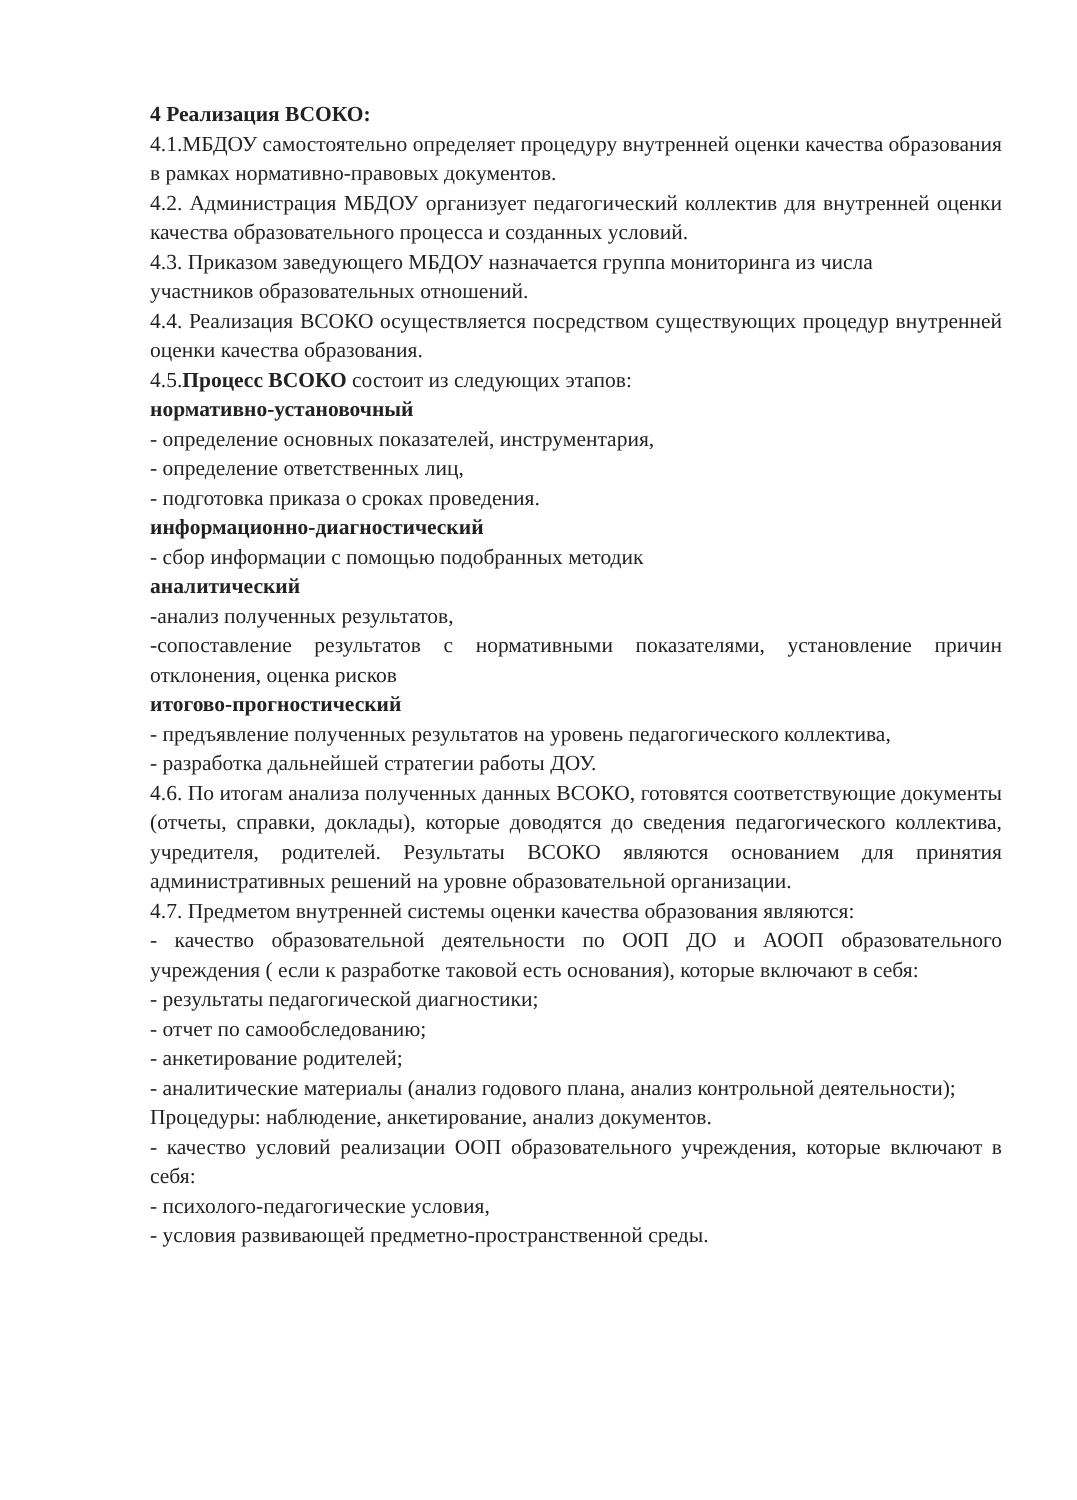4 Реализация ВСОКО:
4.1.МБДОУ самостоятельно определяет процедуру внутренней оценки качества образования в рамках нормативно-правовых документов.
4.2. Администрация МБДОУ организует педагогический коллектив для внутренней оценки качества образовательного процесса и созданных условий.
4.3. Приказом заведующего МБДОУ назначается группа мониторинга из числа
участников образовательных отношений.
4.4. Реализация ВСОКО осуществляется посредством существующих процедур внутренней оценки качества образования.
4.5.Процесс ВСОКО состоит из следующих этапов:
нормативно-установочный
- определение основных показателей, инструментария,
- определение ответственных лиц,
- подготовка приказа о сроках проведения.
информационно-диагностический
- сбор информации с помощью подобранных методик
аналитический
-анализ полученных результатов,
-сопоставление результатов с нормативными показателями, установление причин отклонения, оценка рисков
итогово-прогностический
- предъявление полученных результатов на уровень педагогического коллектива,
- разработка дальнейшей стратегии работы ДОУ.
4.6. По итогам анализа полученных данных ВСОКО, готовятся соответствующие документы (отчеты, справки, доклады), которые доводятся до сведения педагогического коллектива, учредителя, родителей. Результаты ВСОКО являются основанием для принятия административных решений на уровне образовательной организации.
4.7. Предметом внутренней системы оценки качества образования являются:
- качество образовательной деятельности по ООП ДО и АООП образовательного учреждения ( если к разработке таковой есть основания), которые включают в себя:
- результаты педагогической диагностики;
- отчет по самообследованию;
- анкетирование родителей;
- аналитические материалы (анализ годового плана, анализ контрольной деятельности);
Процедуры: наблюдение, анкетирование, анализ документов.
- качество условий реализации ООП образовательного учреждения, которые включают в себя:
- психолого-педагогические условия,
- условия развивающей предметно-пространственной среды.